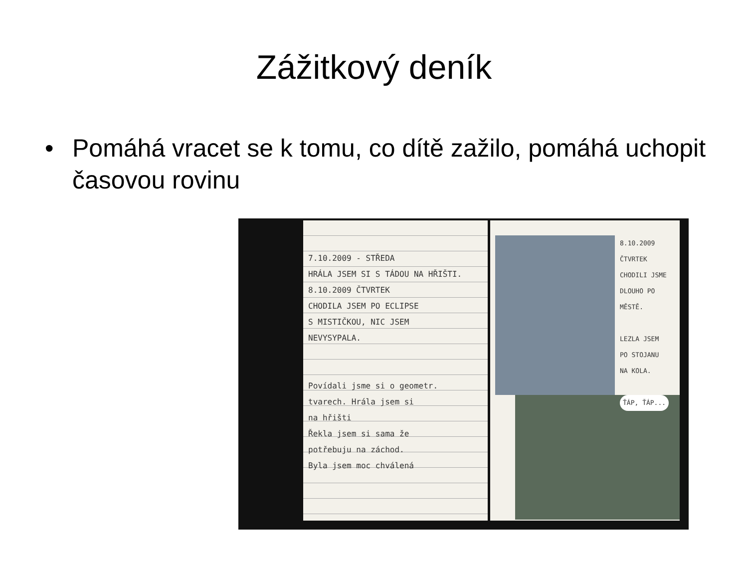Zážitkový deník
• Pomáhá vracet se k tomu, co dítě zažilo, pomáhá uchopit časovou rovinu
7.10.2009 - STŘEDA
HRÁLA JSEM SI S TÁDOU NA HŘIŠTI.
8.10.2009 ČTVRTEK
CHODILA JSEM PO ECLIPSE
S MISTIČKOU, NIC JSEM
NEVYSYPALA.
Povídali jsme si o geometr.
tvarech. Hrála jsem si
na hřišti
Řekla jsem si sama že
potřebuju na záchod.
Byla jsem moc chválená
8.10.2009
ČTVRTEK
CHODILI JSME
DLOUHO PO
MĚSTĚ.
LEZLA JSEM
PO STOJANU
NA KOLA.
ŤÁP, ŤÁP...